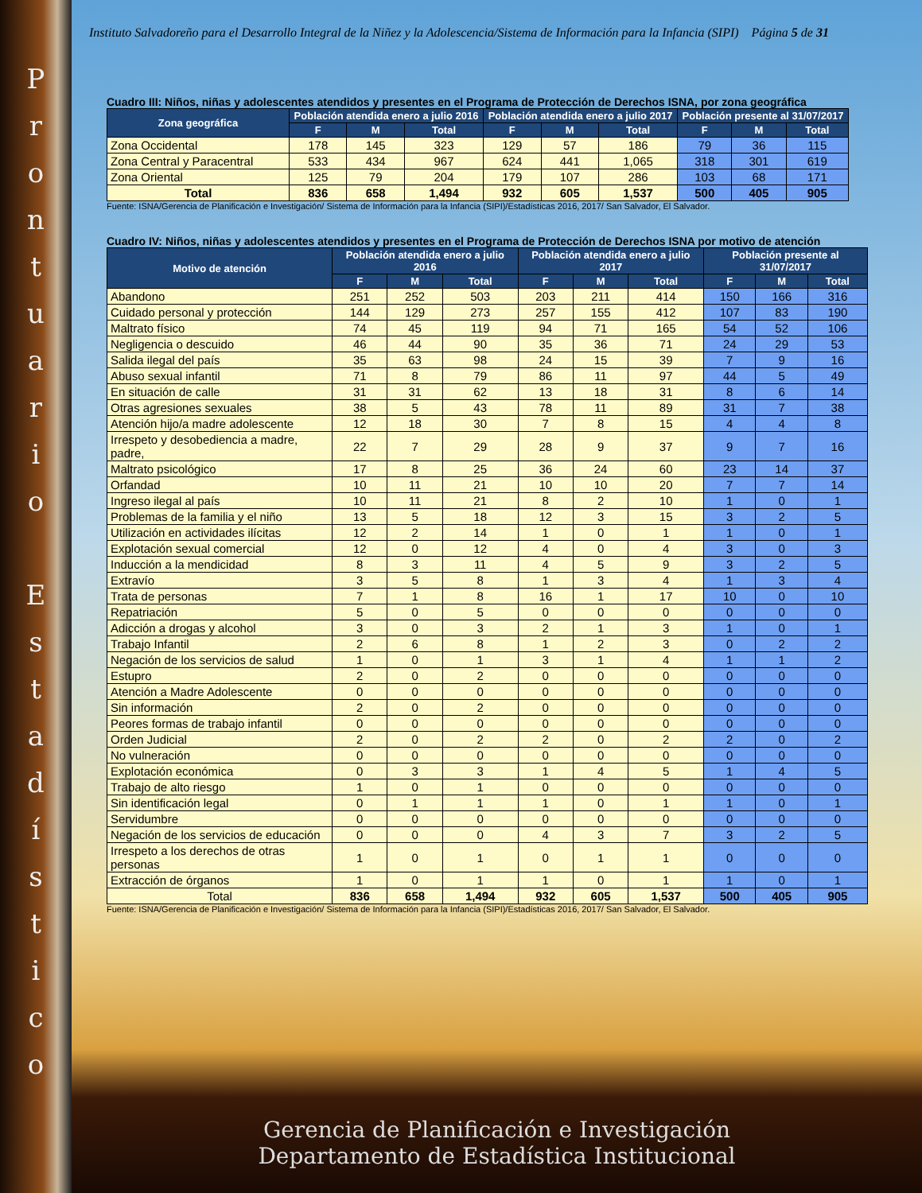Prontuario
Estadístico
Instituto Salvadoreño para el Desarrollo Integral de la Niñez y la Adolescencia/Sistema de Información para la Infancia (SIPI) Página 5 de 31
Cuadro III: Niños, niñas y adolescentes atendidos y presentes en el Programa de Protección de Derechos ISNA, por zona geográfica
| Zona geográfica | Población atendida enero a julio 2016 | | | Población atendida enero a julio 2017 | | | Población presente al 31/07/2017 | | |
| --- | --- | --- | --- | --- | --- | --- | --- | --- | --- |
| | F | M | Total | F | M | Total | F | M | Total |
| Zona Occidental | 178 | 145 | 323 | 129 | 57 | 186 | 79 | 36 | 115 |
| Zona Central y Paracentral | 533 | 434 | 967 | 624 | 441 | 1,065 | 318 | 301 | 619 |
| Zona Oriental | 125 | 79 | 204 | 179 | 107 | 286 | 103 | 68 | 171 |
| Total | 836 | 658 | 1,494 | 932 | 605 | 1,537 | 500 | 405 | 905 |
Fuente: ISNA/Gerencia de Planificación e Investigación/ Sistema de Información para la Infancia (SIPI)/Estadísticas 2016, 2017/ San Salvador, El Salvador.
Cuadro IV: Niños, niñas y adolescentes atendidos y presentes en el Programa de Protección de Derechos ISNA por motivo de atención
| Motivo de atención | Población atendida enero a julio 2016 | | | Población atendida enero a julio 2017 | | | Población presente al 31/07/2017 | | |
| --- | --- | --- | --- | --- | --- | --- | --- | --- | --- |
| | F | M | Total | F | M | Total | F | M | Total |
| Abandono | 251 | 252 | 503 | 203 | 211 | 414 | 150 | 166 | 316 |
| Cuidado personal y protección | 144 | 129 | 273 | 257 | 155 | 412 | 107 | 83 | 190 |
| Maltrato físico | 74 | 45 | 119 | 94 | 71 | 165 | 54 | 52 | 106 |
| Negligencia o descuido | 46 | 44 | 90 | 35 | 36 | 71 | 24 | 29 | 53 |
| Salida ilegal del país | 35 | 63 | 98 | 24 | 15 | 39 | 7 | 9 | 16 |
| Abuso sexual infantil | 71 | 8 | 79 | 86 | 11 | 97 | 44 | 5 | 49 |
| En situación de calle | 31 | 31 | 62 | 13 | 18 | 31 | 8 | 6 | 14 |
| Otras agresiones sexuales | 38 | 5 | 43 | 78 | 11 | 89 | 31 | 7 | 38 |
| Atención hijo/a madre adolescente | 12 | 18 | 30 | 7 | 8 | 15 | 4 | 4 | 8 |
| Irrespeto y desobediencia a madre, padre, | 22 | 7 | 29 | 28 | 9 | 37 | 9 | 7 | 16 |
| Maltrato psicológico | 17 | 8 | 25 | 36 | 24 | 60 | 23 | 14 | 37 |
| Orfandad | 10 | 11 | 21 | 10 | 10 | 20 | 7 | 7 | 14 |
| Ingreso ilegal al país | 10 | 11 | 21 | 8 | 2 | 10 | 1 | 0 | 1 |
| Problemas de la familia y el niño | 13 | 5 | 18 | 12 | 3 | 15 | 3 | 2 | 5 |
| Utilización en actividades ilícitas | 12 | 2 | 14 | 1 | 0 | 1 | 1 | 0 | 1 |
| Explotación sexual comercial | 12 | 0 | 12 | 4 | 0 | 4 | 3 | 0 | 3 |
| Inducción a la mendicidad | 8 | 3 | 11 | 4 | 5 | 9 | 3 | 2 | 5 |
| Extravío | 3 | 5 | 8 | 1 | 3 | 4 | 1 | 3 | 4 |
| Trata de personas | 7 | 1 | 8 | 16 | 1 | 17 | 10 | 0 | 10 |
| Repatriación | 5 | 0 | 5 | 0 | 0 | 0 | 0 | 0 | 0 |
| Adicción a drogas y alcohol | 3 | 0 | 3 | 2 | 1 | 3 | 1 | 0 | 1 |
| Trabajo Infantil | 2 | 6 | 8 | 1 | 2 | 3 | 0 | 2 | 2 |
| Negación de los servicios de salud | 1 | 0 | 1 | 3 | 1 | 4 | 1 | 1 | 2 |
| Estupro | 2 | 0 | 2 | 0 | 0 | 0 | 0 | 0 | 0 |
| Atención a Madre Adolescente | 0 | 0 | 0 | 0 | 0 | 0 | 0 | 0 | 0 |
| Sin información | 2 | 0 | 2 | 0 | 0 | 0 | 0 | 0 | 0 |
| Peores formas de trabajo infantil | 0 | 0 | 0 | 0 | 0 | 0 | 0 | 0 | 0 |
| Orden Judicial | 2 | 0 | 2 | 2 | 0 | 2 | 2 | 0 | 2 |
| No vulneración | 0 | 0 | 0 | 0 | 0 | 0 | 0 | 0 | 0 |
| Explotación económica | 0 | 3 | 3 | 1 | 4 | 5 | 1 | 4 | 5 |
| Trabajo de alto riesgo | 1 | 0 | 1 | 0 | 0 | 0 | 0 | 0 | 0 |
| Sin identificación legal | 0 | 1 | 1 | 1 | 0 | 1 | 1 | 0 | 1 |
| Servidumbre | 0 | 0 | 0 | 0 | 0 | 0 | 0 | 0 | 0 |
| Negación de los servicios de educación | 0 | 0 | 0 | 4 | 3 | 7 | 3 | 2 | 5 |
| Irrespeto a los derechos de otras personas | 1 | 0 | 1 | 0 | 1 | 1 | 0 | 0 | 0 |
| Extracción de órganos | 1 | 0 | 1 | 1 | 0 | 1 | 1 | 0 | 1 |
| Total | 836 | 658 | 1,494 | 932 | 605 | 1,537 | 500 | 405 | 905 |
Fuente: ISNA/Gerencia de Planificación e Investigación/ Sistema de Información para la Infancia (SIPI)/Estadísticas 2016, 2017/ San Salvador, El Salvador.
Gerencia de Planificación e Investigación
Departamento de Estadística Institucional